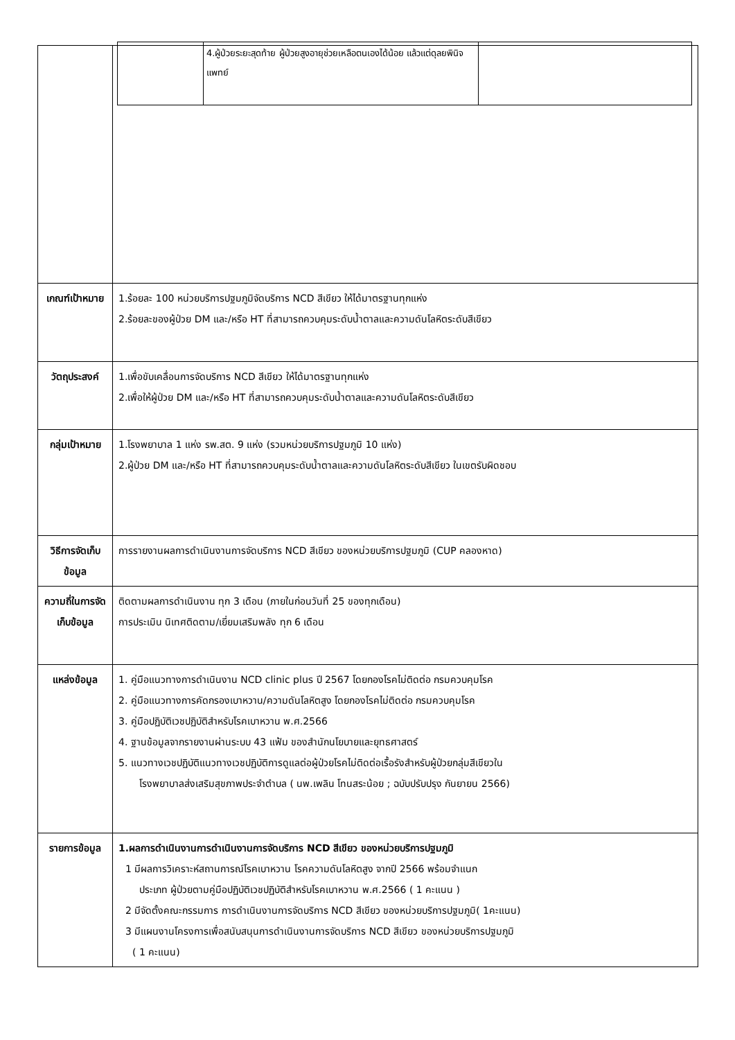| | / / 4.ผู้ป่วยระยะสุดท้าย ผู้ป่วยสูงอายุช่วยเหลือตนเองได้น้อย แล้วแต่ดุลยพินิจแพทย์ / / |
| เกณฑ์เป้าหมาย | 1.ร้อยละ 100 หน่วยบริการปฐมภูมิจัดบริการ NCD สีเขียว ให้ได้มาตรฐานทุกแห่ง 2.ร้อยละของผู้ป่วย DM และ/หรือ HT ที่สามารถควบคุมระดับน้ำตาลและความดันโลหิตระดับสีเขียว |
| วัตถุประสงค์ | 1.เพื่อขับเคลื่อนการจัดบริการ NCD สีเขียว ให้ได้มาตรฐานทุกแห่ง 2.เพื่อให้ผู้ป่วย DM และ/หรือ HT ที่สามารถควบคุมระดับน้ำตาลและความดันโลหิตระดับสีเขียว |
| กลุ่มเป้าหมาย | 1.โรงพยาบาล 1 แห่ง รพ.สต. 9 แห่ง (รวมหน่วยบริการปฐมภูมิ 10 แห่ง) 2.ผู้ป่วย DM และ/หรือ HT ที่สามารถควบคุมระดับน้ำตาลและความดันโลหิตระดับสีเขียว ในเขตรับผิดชอบ |
| วิธีการจัดเก็บข้อมูล | การรายงานผลการดำเนินงานการจัดบริการ NCD สีเขียว ของหน่วยบริการปฐมภูมิ (CUP คลองหาด) |
| ความถี่ในการจัดเก็บข้อมูล | ติดตามผลการดำเนินงาน ทุก 3 เดือน (ภายในก่อนวันที่ 25 ของทุกเดือน) การประเมิน นิเทศติดตาม/เยี่ยมเสริมพลัง ทุก 6 เดือน |
| แหล่งข้อมูล | 1. คู่มือแนวทางการดำเนินงาน NCD clinic plus ปี 2567 โดยกองโรคไม่ติดต่อ กรมควบคุมโรค 2. คู่มือแนวทางการคัดกรองเบาหวาน/ความดันโลหิตสูง โดยกองโรคไม่ติดต่อ กรมควบคุมโรค 3. คู่มือปฏิบัติเวชปฏิบัติสำหรับโรคเบาหวาน พ.ศ.2566 4. ฐานข้อมูลจากรายงานผ่านระบบ 43 แฟ้ม ของสำนักนโยบายและยุทธศาสตร์ 5. แนวทางเวชปฏิบัติแนวทางเวชปฏิบัติการดูแลต่อผู้ป่วยโรคไม่ติดต่อเรื้อรังสำหรับผู้ป่วยกลุ่มสีเขียวใน โรงพยาบาลส่งเสริมสุขภาพประจำตำบล ( นพ.เพลิน โทนสระน้อย ; ฉบับปรับปรุง กันยายน 2566) |
| รายการข้อมูล | 1.ผลการดำเนินงานการดำเนินงานการจัดบริการ NCD สีเขียว ของหน่วยบริการปฐมภูมิ 1 มีผลการวิเคราะห์สถานการณ์โรคเบาหวาน โรคความดันโลหิตสูง จากปี 2566 พร้อมจำแนก ประเภท ผู้ป่วยตามคู่มือปฏิบัติเวชปฏิบัติสำหรับโรคเบาหวาน พ.ศ.2566 ( 1 คะแนน ) 2 มีจัดตั้งคณะกรรมการ การดำเนินงานการจัดบริการ NCD สีเขียว ของหน่วยบริการปฐมภูมิ( 1คะแนน) 3 มีแผนงานโครงการเพื่อสนับสนุนการดำเนินงานการจัดบริการ NCD สีเขียว ของหน่วยบริการปฐมภูมิ ( 1 คะแนน) |